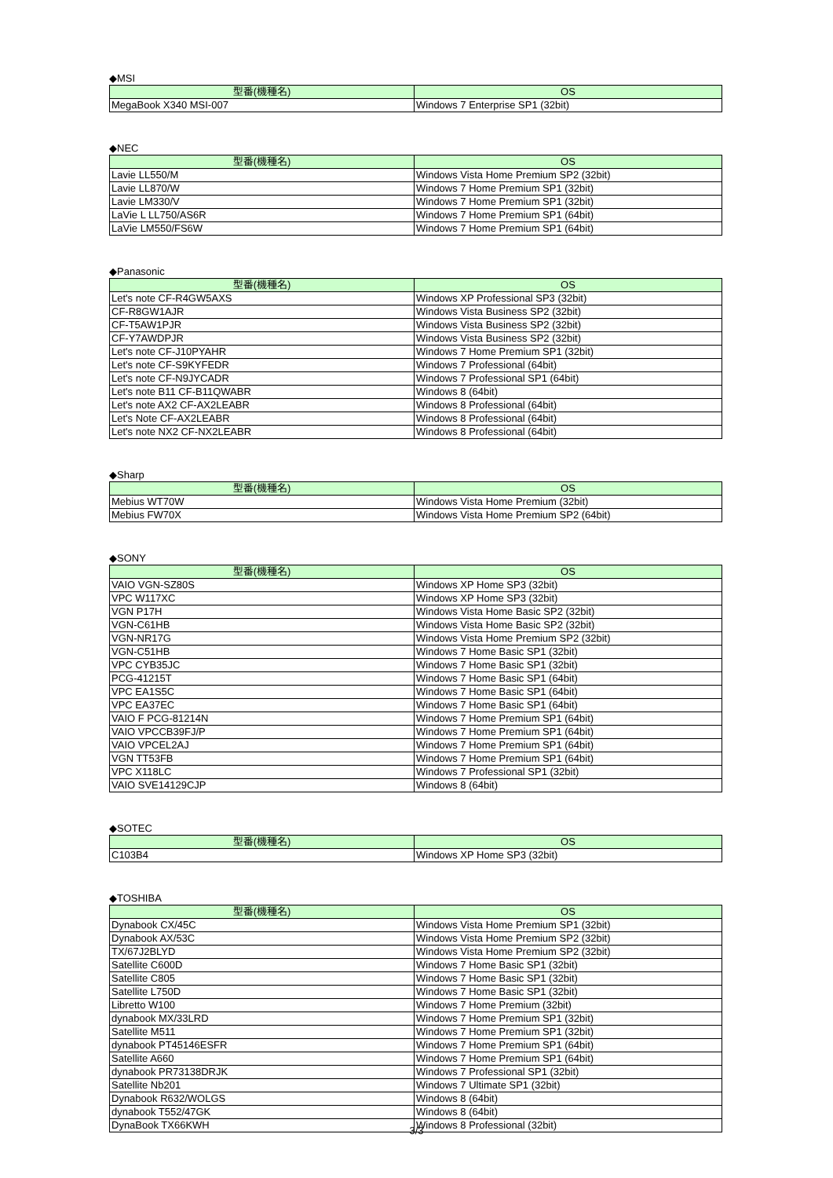◆MSI
| 型番(機種名) | OS |
| --- | --- |
| MegaBook X340 MSI-007 | Windows 7 Enterprise SP1 (32bit) |
◆NEC
| 型番(機種名) | OS |
| --- | --- |
| Lavie LL550/M | Windows Vista Home Premium SP2 (32bit) |
| Lavie LL870/W | Windows 7 Home Premium SP1 (32bit) |
| Lavie LM330/V | Windows 7 Home Premium SP1 (32bit) |
| LaVie L LL750/AS6R | Windows 7 Home Premium SP1 (64bit) |
| LaVie LM550/FS6W | Windows 7 Home Premium SP1 (64bit) |
◆Panasonic
| 型番(機種名) | OS |
| --- | --- |
| Let's note CF-R4GW5AXS | Windows XP Professional SP3 (32bit) |
| CF-R8GW1AJR | Windows Vista Business SP2 (32bit) |
| CF-T5AW1PJR | Windows Vista Business SP2 (32bit) |
| CF-Y7AWDPJR | Windows Vista Business SP2 (32bit) |
| Let's note CF-J10PYAHR | Windows 7 Home Premium SP1 (32bit) |
| Let's note CF-S9KYFEDR | Windows 7 Professional (64bit) |
| Let's note CF-N9JYCADR | Windows 7 Professional SP1 (64bit) |
| Let's note B11 CF-B11QWABR | Windows 8 (64bit) |
| Let's note AX2 CF-AX2LEABR | Windows 8 Professional (64bit) |
| Let's Note CF-AX2LEABR | Windows 8 Professional (64bit) |
| Let's note NX2 CF-NX2LEABR | Windows 8 Professional (64bit) |
◆Sharp
| 型番(機種名) | OS |
| --- | --- |
| Mebius WT70W | Windows Vista Home Premium (32bit) |
| Mebius FW70X | Windows Vista Home Premium SP2 (64bit) |
◆SONY
| 型番(機種名) | OS |
| --- | --- |
| VAIO VGN-SZ80S | Windows XP Home SP3 (32bit) |
| VPC W117XC | Windows XP Home SP3 (32bit) |
| VGN P17H | Windows Vista Home Basic SP2 (32bit) |
| VGN-C61HB | Windows Vista Home Basic SP2 (32bit) |
| VGN-NR17G | Windows Vista Home Premium SP2 (32bit) |
| VGN-C51HB | Windows 7 Home Basic SP1 (32bit) |
| VPC CYB35JC | Windows 7 Home Basic SP1 (32bit) |
| PCG-41215T | Windows 7 Home Basic SP1 (64bit) |
| VPC EA1S5C | Windows 7 Home Basic SP1 (64bit) |
| VPC EA37EC | Windows 7 Home Basic SP1 (64bit) |
| VAIO F PCG-81214N | Windows 7 Home Premium SP1 (64bit) |
| VAIO VPCCB39FJ/P | Windows 7 Home Premium SP1 (64bit) |
| VAIO VPCEL2AJ | Windows 7 Home Premium SP1 (64bit) |
| VGN TT53FB | Windows 7 Home Premium SP1 (64bit) |
| VPC X118LC | Windows 7 Professional SP1 (32bit) |
| VAIO SVE14129CJP | Windows 8 (64bit) |
◆SOTEC
| 型番(機種名) | OS |
| --- | --- |
| C103B4 | Windows XP Home SP3 (32bit) |
◆TOSHIBA
| 型番(機種名) | OS |
| --- | --- |
| Dynabook CX/45C | Windows Vista Home Premium SP1 (32bit) |
| Dynabook AX/53C | Windows Vista Home Premium SP2 (32bit) |
| TX/67J2BLYD | Windows Vista Home Premium SP2 (32bit) |
| Satellite C600D | Windows 7 Home Basic SP1 (32bit) |
| Satellite C805 | Windows 7 Home Basic SP1 (32bit) |
| Satellite L750D | Windows 7 Home Basic SP1 (32bit) |
| Libretto W100 | Windows 7 Home Premium (32bit) |
| dynabook MX/33LRD | Windows 7 Home Premium SP1 (32bit) |
| Satellite M511 | Windows 7 Home Premium SP1 (32bit) |
| dynabook PT45146ESFR | Windows 7 Home Premium SP1 (64bit) |
| Satellite A660 | Windows 7 Home Premium SP1 (64bit) |
| dynabook PR73138DRJK | Windows 7 Professional SP1 (32bit) |
| Satellite Nb201 | Windows 7 Ultimate SP1 (32bit) |
| Dynabook R632/WOLGS | Windows 8 (64bit) |
| dynabook T552/47GK | Windows 8 (64bit) |
| DynaBook TX66KWH | Windows 8 Professional (32bit) |
3/3